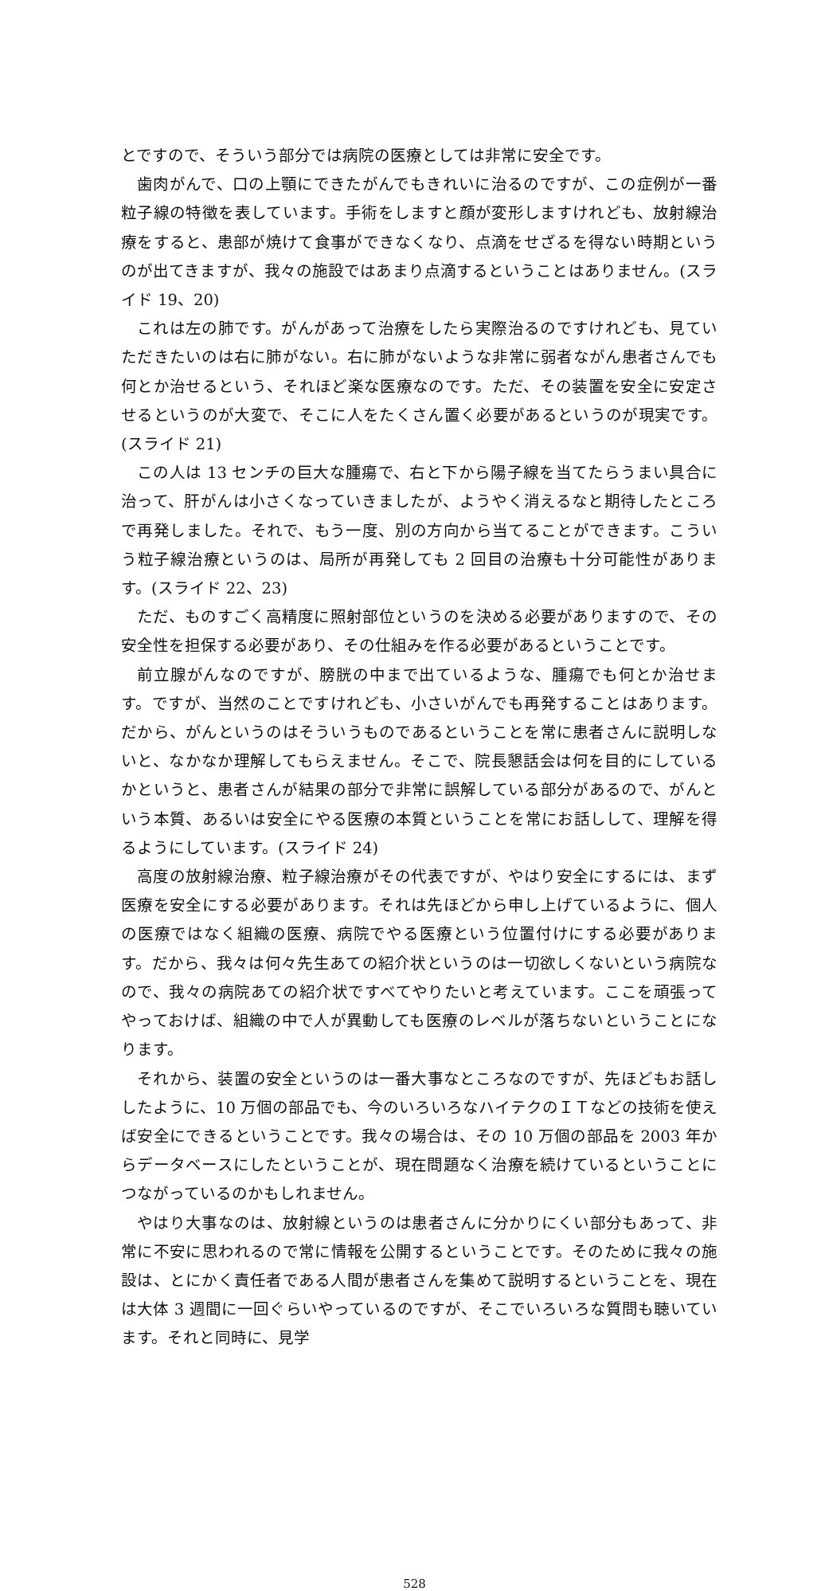とですので、そういう部分では病院の医療としては非常に安全です。
歯肉がんで、口の上顎にできたがんでもきれいに治るのですが、この症例が一番粒子線の特徴を表しています。手術をしますと顔が変形しますけれども、放射線治療をすると、患部が焼けて食事ができなくなり、点滴をせざるを得ない時期というのが出てきますが、我々の施設ではあまり点滴するということはありません。(スライド 19、20)
これは左の肺です。がんがあって治療をしたら実際治るのですけれども、見ていただきたいのは右に肺がない。右に肺がないような非常に弱者ながん患者さんでも何とか治せるという、それほど楽な医療なのです。ただ、その装置を安全に安定させるというのが大変で、そこに人をたくさん置く必要があるというのが現実です。(スライド 21)
この人は 13 センチの巨大な腫瘍で、右と下から陽子線を当てたらうまい具合に治って、肝がんは小さくなっていきましたが、ようやく消えるなと期待したところで再発しました。それで、もう一度、別の方向から当てることができます。こういう粒子線治療というのは、局所が再発しても 2 回目の治療も十分可能性があります。(スライド 22、23)
ただ、ものすごく高精度に照射部位というのを決める必要がありますので、その安全性を担保する必要があり、その仕組みを作る必要があるということです。
前立腺がんなのですが、膀胱の中まで出ているような、腫瘍でも何とか治せます。ですが、当然のことですけれども、小さいがんでも再発することはあります。だから、がんというのはそういうものであるということを常に患者さんに説明しないと、なかなか理解してもらえません。そこで、院長懇話会は何を目的にしているかというと、患者さんが結果の部分で非常に誤解している部分があるので、がんという本質、あるいは安全にやる医療の本質ということを常にお話しして、理解を得るようにしています。(スライド 24)
高度の放射線治療、粒子線治療がその代表ですが、やはり安全にするには、まず医療を安全にする必要があります。それは先ほどから申し上げているように、個人の医療ではなく組織の医療、病院でやる医療という位置付けにする必要があります。だから、我々は何々先生あての紹介状というのは一切欲しくないという病院なので、我々の病院あての紹介状ですべてやりたいと考えています。ここを頑張ってやっておけば、組織の中で人が異動しても医療のレベルが落ちないということになります。
それから、装置の安全というのは一番大事なところなのですが、先ほどもお話ししたように、10 万個の部品でも、今のいろいろなハイテクのＩＴなどの技術を使えば安全にできるということです。我々の場合は、その 10 万個の部品を 2003 年からデータベースにしたということが、現在問題なく治療を続けているということにつながっているのかもしれません。
やはり大事なのは、放射線というのは患者さんに分かりにくい部分もあって、非常に不安に思われるので常に情報を公開するということです。そのために我々の施設は、とにかく責任者である人間が患者さんを集めて説明するということを、現在は大体 3 週間に一回ぐらいやっているのですが、そこでいろいろな質問も聴いています。それと同時に、見学
528